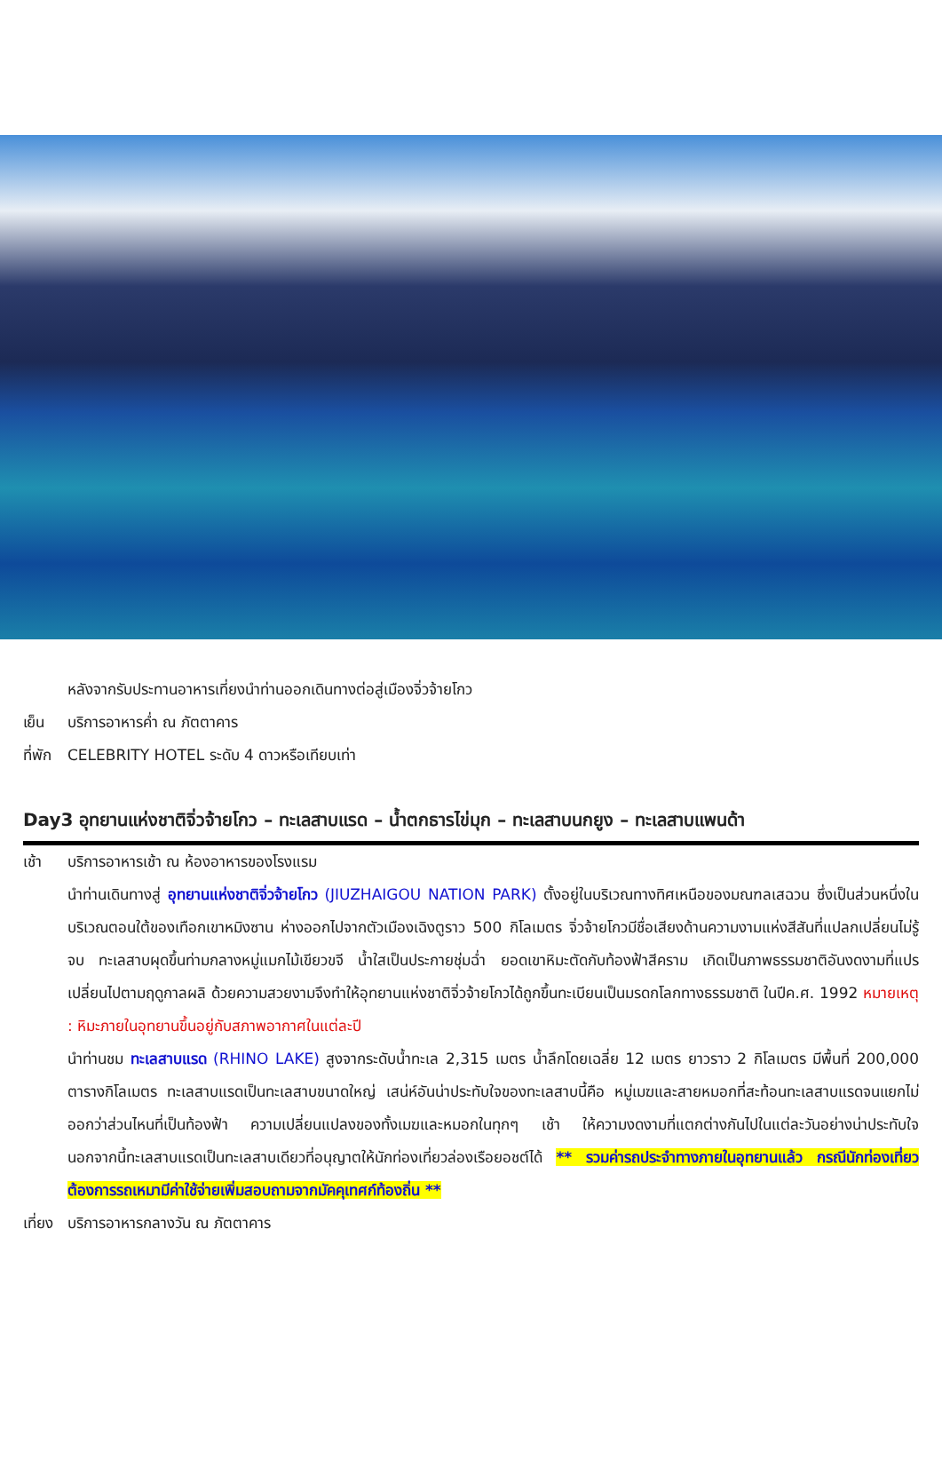หลังจากรับประทานอาหารเที่ยงนำท่านออกเดินทางต่อสู่เมืองจิ่วจ้ายโกว
เย็น บริการอาหารค่ำ ณ ภัตตาคาร
ที่พัก
CELEBRITY HOTEL ระดับ 4 ดาวหรือเทียบเท่า
Day3 อุทยานแห่งชาติจิ่วจ้ายโกว – ทะเลสาบแรด – น้ำตกธารไข่มุก – ทะเลสาบนกยูง – ทะเลสาบแพนด้า
เช้า บริการอาหารเช้า ณ ห้องอาหารของโรงแรม
นำท่านเดินทางสู่ อุทยานแห่งชาติจิ่วจ้ายโกว (JIUZHAIGOU NATION PARK) ตั้งอยู่ในบริเวณทางทิศเหนือของมณฑลเสฉวน ซึ่งเป็นส่วนหนึ่งในบริเวณตอนใต้ของเทือกเขาหมิงซาน ห่างออกไปจากตัวเมืองเฉิงตูราว 500 กิโลเมตร จิ่วจ้ายโกวมีชื่อเสียงด้านความงามแห่งสีสันที่แปลกเปลี่ยนไม่รู้จบ ทะเลสาบผุดขึ้นท่ามกลางหมู่แมกไม้เขียวขจี น้ำใสเป็นประกายชุ่มฉ่ำ ยอดเขาหิมะตัดกับท้องฟ้าสีคราม เกิดเป็นภาพธรรมชาติอันงดงามที่แปรเปลี่ยนไปตามฤดูกาลผลิ ด้วยความสวยงามจึงทำให้อุทยานแห่งชาติจิ่วจ้ายโกวได้ถูกขึ้นทะเบียนเป็นมรดกโลกทางธรรมชาติ ในปีค.ศ. 1992 หมายเหตุ : หิมะภายในอุทยานขึ้นอยู่กับสภาพอากาศในแต่ละปี
นำท่านชม ทะเลสาบแรด (RHINO LAKE) สูงจากระดับน้ำทะเล 2,315 เมตร น้ำลึกโดยเฉลี่ย 12 เมตร ยาวราว 2 กิโลเมตร มีพื้นที่ 200,000 ตารางกิโลเมตร ทะเลสาบแรดเป็นทะเลสาบขนาดใหญ่ เสน่ห์อันน่าประทับใจของทะเลสาบนี้คือ หมู่เมฆและสายหมอกที่สะท้อนทะเลสาบแรดจนแยกไม่ออกว่าส่วนไหนที่เป็นท้องฟ้า ความเปลี่ยนแปลงของทั้งเมฆและหมอกในทุกๆ เช้า ให้ความงดงามที่แตกต่างกันไปในแต่ละวันอย่างน่าประทับใจ นอกจากนี้ทะเลสาบแรดเป็นทะเลสาบเดียวที่อนุญาตให้นักท่องเที่ยวล่องเรือยอชต์ได้ ** รวมค่ารถประจำทางภายในอุทยานแล้ว กรณีนักท่องเที่ยวต้องการรถเหมามีค่าใช้จ่ายเพิ่มสอบถามจากมัคคุเทศก์ท้องถิ่น **
เที่ยง
บริการอาหารกลางวัน ณ ภัตตาคาร